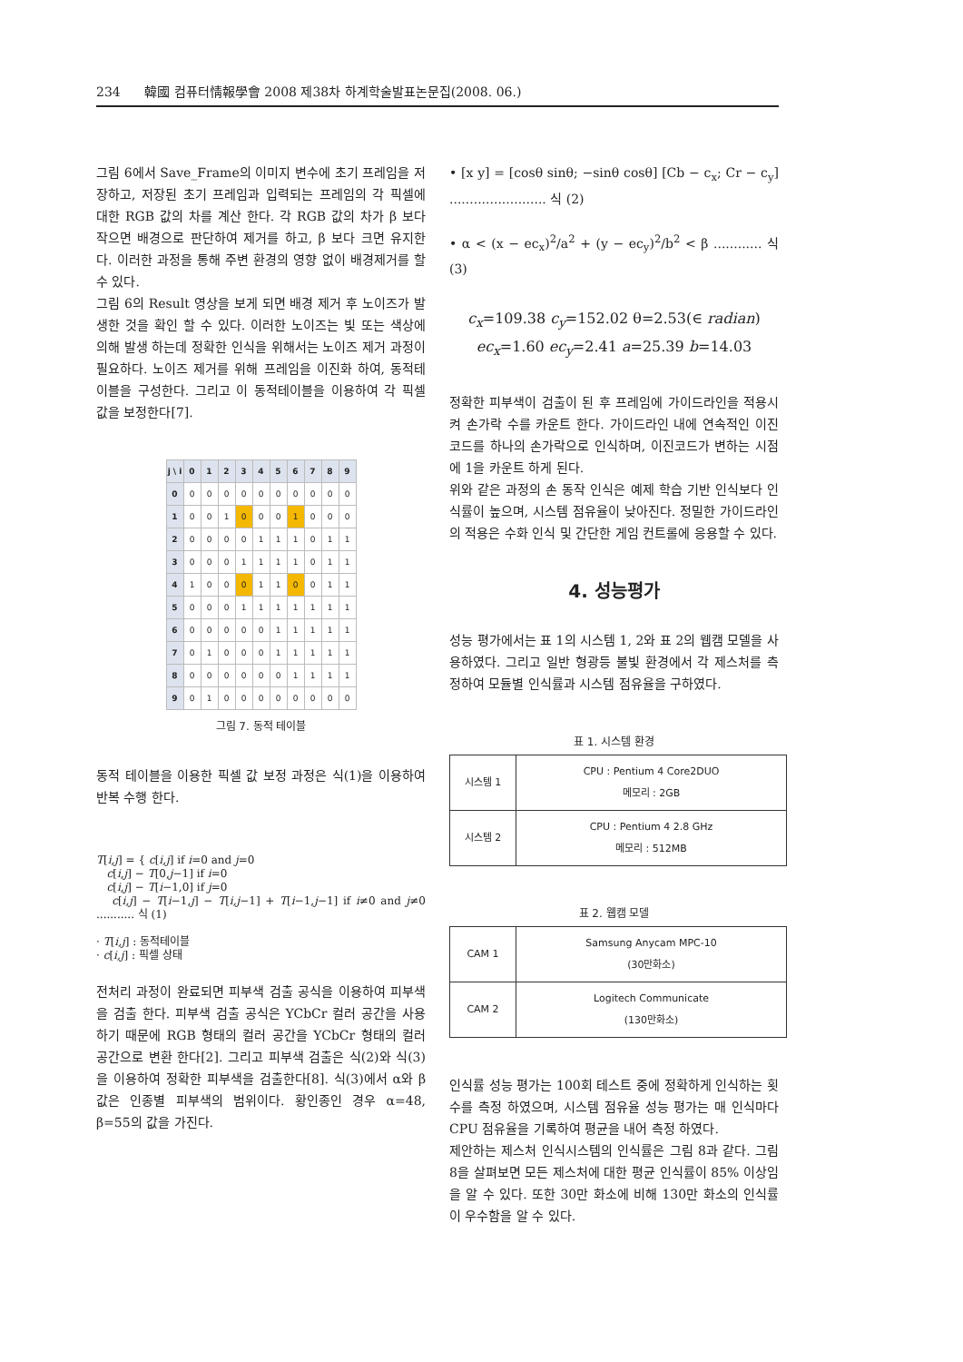234 韓國 컴퓨터情報學會 2008 제38차 하계학술발표논문집(2008. 06.)
그림 6에서 Save_Frame의 이미지 변수에 초기 프레임을 저장하고, 저장된 초기 프레임과 입력되는 프레임의 각 픽셀에 대한 RGB 값의 차를 계산 한다. 각 RGB 값의 차가 β 보다 작으면 배경으로 판단하여 제거를 하고, β 보다 크면 유지한다. 이러한 과정을 통해 주변 환경의 영향 없이 배경제거를 할 수 있다.
그림 6의 Result 영상을 보게 되면 배경 제거 후 노이즈가 발생한 것을 확인 할 수 있다. 이러한 노이즈는 빛 또는 색상에 의해 발생 하는데 정확한 인식을 위해서는 노이즈 제거 과정이 필요하다. 노이즈 제거를 위해 프레임을 이진화 하여, 동적테이블을 구성한다. 그리고 이 동적테이블을 이용하여 각 픽셀 값을 보정한다[7].
| j \ i | 0 | 1 | 2 | 3 | 4 | 5 | 6 | 7 | 8 | 9 |
| --- | --- | --- | --- | --- | --- | --- | --- | --- | --- | --- |
| 0 | 0 | 0 | 0 | 0 | 0 | 0 | 0 | 0 | 0 | 0 |
| 1 | 0 | 0 | 1 | 0 | 0 | 0 | 1 | 0 | 0 | 0 |
| 2 | 0 | 0 | 0 | 0 | 1 | 1 | 1 | 0 | 1 | 1 |
| 3 | 0 | 0 | 0 | 1 | 1 | 1 | 1 | 0 | 1 | 1 |
| 4 | 1 | 0 | 0 | 0 | 1 | 1 | 0 | 0 | 1 | 1 |
| 5 | 0 | 0 | 0 | 1 | 1 | 1 | 1 | 1 | 1 | 1 |
| 6 | 0 | 0 | 0 | 0 | 0 | 1 | 1 | 1 | 1 | 1 |
| 7 | 0 | 1 | 0 | 0 | 0 | 1 | 1 | 1 | 1 | 1 |
| 8 | 0 | 0 | 0 | 0 | 0 | 0 | 1 | 1 | 1 | 1 |
| 9 | 0 | 1 | 0 | 0 | 0 | 0 | 0 | 0 | 0 | 0 |
그림 7. 동적 테이블
동적 테이블을 이용한 픽셀 값 보정 과정은 식(1)을 이용하여 반복 수행 한다.
T[i,j] = { c[i,j] if i=0 and j=0
c[i,j] − T[0,j−1] if i=0
c[i,j] − T[i−1,0] if j=0
c[i,j] − T[i−1,j] − T[i,j−1] + T[i−1,j−1] if i≠0 and j≠0 ........... 식 (1)
· T[i,j] : 동적테이블
· c[i,j] : 픽셀 상태
전처리 과정이 완료되면 피부색 검출 공식을 이용하여 피부색을 검출 한다. 피부색 검출 공식은 YCbCr 컬러 공간을 사용하기 때문에 RGB 형태의 컬러 공간을 YCbCr 형태의 컬러 공간으로 변환 한다[2]. 그리고 피부색 검출은 식(2)와 식(3)을 이용하여 정확한 피부색을 검출한다[8]. 식(3)에서 α와 β 값은 인종별 피부색의 범위이다. 황인종인 경우 α=48, β=55의 값을 가진다.
• [x y] = [cosθ sinθ; −sinθ cosθ] [Cb − c<sub>x</sub>; Cr − c<sub>y</sub>] ........................ 식 (2)
• α < (x − ec<sub>x</sub>)<sup>2</sup>/a<sup>2</sup> + (y − ec<sub>y</sub>)<sup>2</sup>/b<sup>2</sup> < β ............ 식 (3)
c<sub>x</sub>=109.38 c<sub>y</sub>=152.02 θ=2.53(∈ radian)
ec<sub>x</sub>=1.60 ec<sub>y</sub>=2.41 a=25.39 b=14.03
정확한 피부색이 검출이 된 후 프레임에 가이드라인을 적용시켜 손가락 수를 카운트 한다. 가이드라인 내에 연속적인 이진코드를 하나의 손가락으로 인식하며, 이진코드가 변하는 시점에 1을 카운트 하게 된다.
위와 같은 과정의 손 동작 인식은 예제 학습 기반 인식보다 인식률이 높으며, 시스템 점유율이 낮아진다. 정밀한 가이드라인의 적용은 수화 인식 및 간단한 게임 컨트롤에 응용할 수 있다.
4. 성능평가
성능 평가에서는 표 1의 시스템 1, 2와 표 2의 웹캠 모델을 사용하였다. 그리고 일반 형광등 불빛 환경에서 각 제스처를 측정하여 모듈별 인식률과 시스템 점유율을 구하였다.
표 1. 시스템 환경
| 시스템 1 | CPU : Pentium 4 Core2DUO 메모리 : 2GB |
| 시스템 2 | CPU : Pentium 4 2.8 GHz 메모리 : 512MB |
표 2. 웹캠 모델
| CAM 1 | Samsung Anycam MPC-10 (30만화소) |
| CAM 2 | Logitech Communicate (130만화소) |
인식률 성능 평가는 100회 테스트 중에 정확하게 인식하는 횟수를 측정 하였으며, 시스템 점유율 성능 평가는 매 인식마다 CPU 점유율을 기록하여 평균을 내어 측정 하였다.
제안하는 제스처 인식시스템의 인식률은 그림 8과 같다. 그림 8을 살펴보면 모든 제스처에 대한 평균 인식률이 85% 이상임을 알 수 있다. 또한 30만 화소에 비해 130만 화소의 인식률이 우수함을 알 수 있다.